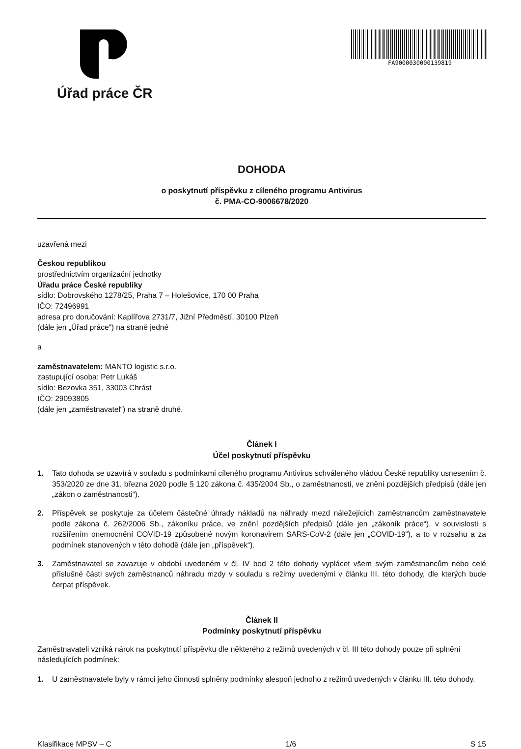Úřad práce ČR
FA9000030000139819
DOHODA
o poskytnutí příspěvku z cíleného programu Antivirus
č. PMA-CO-9006678/2020
uzavřená mezi
Českou republikou
prostřednictvím organizační jednotky
Úřadu práce České republiky
sídlo: Dobrovského 1278/25, Praha 7 – Holešovice, 170 00 Praha
IČO: 72496991
adresa pro doručování: Kaplířova 2731/7, Jižní Předměstí, 30100 Plzeň
(dále jen „Úřad práce“) na straně jedné
a
zaměstnavatelem: MANTO logistic s.r.o.
zastupující osoba: Petr Lukáš
sídlo: Bezovka 351, 33003 Chrást
IČO: 29093805
(dále jen „zaměstnavatel“) na straně druhé.
Článek I
Účel poskytnutí příspěvku
1. Tato dohoda se uzavírá v souladu s podmínkami cíleného programu Antivirus schváleného vládou České republiky usnesením č. 353/2020 ze dne 31. března 2020 podle § 120 zákona č. 435/2004 Sb., o zaměstnanosti, ve znění pozdějších předpisů (dále jen „zákon o zaměstnanosti“).
2. Příspěvek se poskytuje za účelem částečné úhrady nákladů na náhrady mezd náležejících zaměstnancům zaměstnavatele podle zákona č. 262/2006 Sb., zákoníku práce, ve znění pozdějších předpisů (dále jen „zákoník práce“), v souvislosti s rozšířením onemocnění COVID-19 způsobené novým koronavirem SARS-CoV-2 (dále jen „COVID-19“), a to v rozsahu a za podmínek stanovených v této dohodě (dále jen „příspěvek“).
3. Zaměstnavatel se zavazuje v období uvedeném v čl. IV bod 2 této dohody vyplácet všem svým zaměstnancům nebo celé příslušné části svých zaměstnanců náhradu mzdy v souladu s režimy uvedenými v článku III. této dohody, dle kterých bude čerpat příspěvek.
Článek II
Podmínky poskytnutí příspěvku
Zaměstnavateli vzniká nárok na poskytnutí příspěvku dle některého z režimů uvedených v čl. III této dohody pouze při splnění následujících podmínek:
1. U zaměstnavatele byly v rámci jeho činnosti splněny podmínky alespoň jednoho z režimů uvedených v článku III. této dohody.
Klasifikace MPSV – C 1/6 S 15